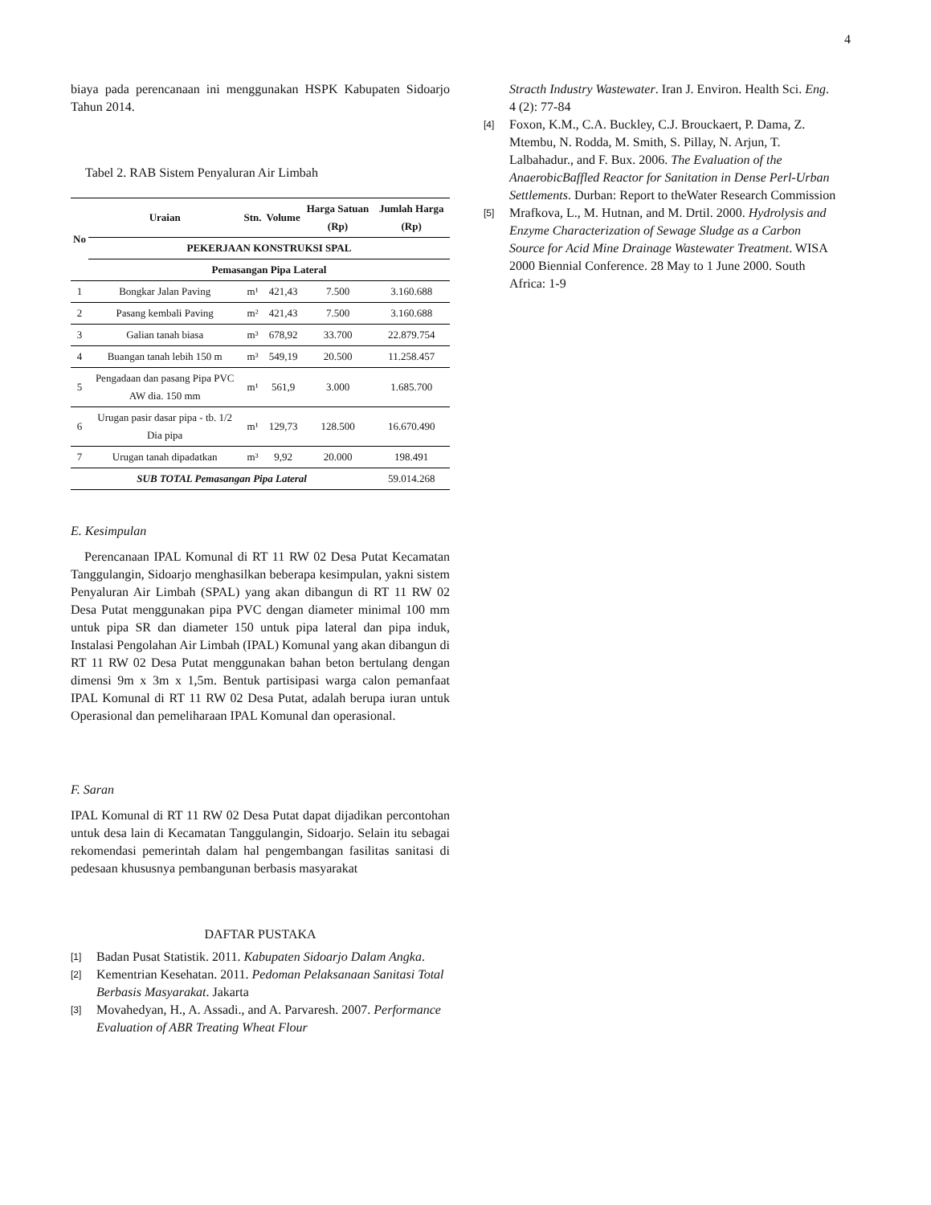4
biaya pada perencanaan ini menggunakan HSPK Kabupaten Sidoarjo Tahun 2014.
Tabel 2. RAB Sistem Penyaluran Air Limbah
| No | Uraian | Stn. | Volume | Harga Satuan (Rp) | Jumlah Harga (Rp) | |
| --- | --- | --- | --- | --- | --- | --- |
| | PEKERJAAN KONSTRUKSI SPAL | | | | | |
| | Pemasangan Pipa Lateral | | | | | |
| | 1 | Bongkar Jalan Paving | m¹ | 421,43 | 7.500 | 3.160.688 |
| 2 | Pasang kembali Paving | m² | 421,43 | 7.500 | 3.160.688 | |
| 3 | Galian tanah biasa | m³ | 678,92 | 33.700 | 22.879.754 | |
| 4 | Buangan tanah lebih 150 m | m³ | 549,19 | 20.500 | 11.258.457 | |
| 5 | Pengadaan dan pasang Pipa PVC AW dia. 150 mm | m¹ | 561,9 | 3.000 | 1.685.700 | |
| 6 | Urugan pasir dasar pipa - tb. 1/2 Dia pipa | m¹ | 129,73 | 128.500 | 16.670.490 | |
| 7 | Urugan tanah dipadatkan | m³ | 9,92 | 20.000 | 198.491 | |
| SUB TOTAL Pemasangan Pipa Lateral | | | | | 59.014.268 | |
E. Kesimpulan
Perencanaan IPAL Komunal di RT 11 RW 02 Desa Putat Kecamatan Tanggulangin, Sidoarjo menghasilkan beberapa kesimpulan, yakni sistem Penyaluran Air Limbah (SPAL) yang akan dibangun di RT 11 RW 02 Desa Putat menggunakan pipa PVC dengan diameter minimal 100 mm untuk pipa SR dan diameter 150 untuk pipa lateral dan pipa induk, Instalasi Pengolahan Air Limbah (IPAL) Komunal yang akan dibangun di RT 11 RW 02 Desa Putat menggunakan bahan beton bertulang dengan dimensi 9m x 3m x 1,5m. Bentuk partisipasi warga calon pemanfaat IPAL Komunal di RT 11 RW 02 Desa Putat, adalah berupa iuran untuk Operasional dan pemeliharaan IPAL Komunal dan operasional.
F. Saran
IPAL Komunal di RT 11 RW 02 Desa Putat dapat dijadikan percontohan untuk desa lain di Kecamatan Tanggulangin, Sidoarjo. Selain itu sebagai rekomendasi pemerintah dalam hal pengembangan fasilitas sanitasi di pedesaan khususnya pembangunan berbasis masyarakat
DAFTAR PUSTAKA
[1] Badan Pusat Statistik. 2011. Kabupaten Sidoarjo Dalam Angka.
[2] Kementrian Kesehatan. 2011. Pedoman Pelaksanaan Sanitasi Total Berbasis Masyarakat. Jakarta
[3] Movahedyan, H., A. Assadi., and A. Parvaresh. 2007. Performance Evaluation of ABR Treating Wheat Flour
Stracth Industry Wastewater. Iran J. Environ. Health Sci. Eng. 4 (2): 77-84
[4] Foxon, K.M., C.A. Buckley, C.J. Brouckaert, P. Dama, Z. Mtembu, N. Rodda, M. Smith, S. Pillay, N. Arjun, T. Lalbahadur., and F. Bux. 2006. The Evaluation of the AnaerobicBaffled Reactor for Sanitation in Dense Perl-Urban Settlements. Durban: Report to theWater Research Commission
[5] Mrafkova, L., M. Hutnan, and M. Drtil. 2000. Hydrolysis and Enzyme Characterization of Sewage Sludge as a Carbon Source for Acid Mine Drainage Wastewater Treatment. WISA 2000 Biennial Conference. 28 May to 1 June 2000. South Africa: 1-9